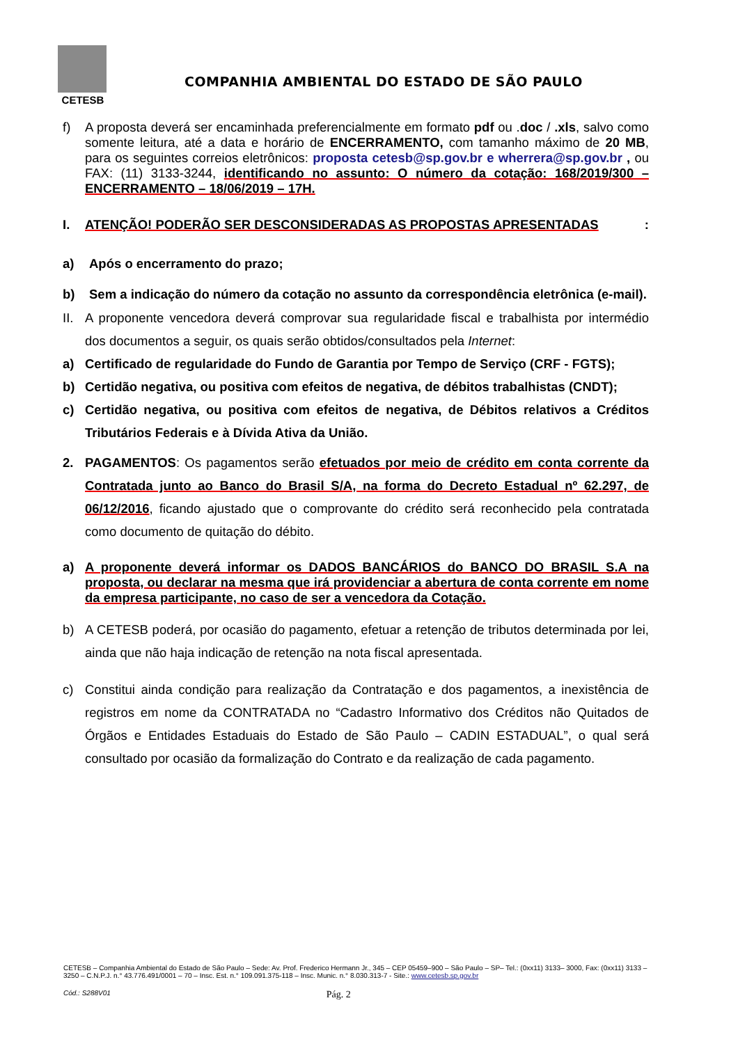CETESB
COMPANHIA AMBIENTAL DO ESTADO DE SÃO PAULO
f) A proposta deverá ser encaminhada preferencialmente em formato pdf ou .doc / .xls, salvo como somente leitura, até a data e horário de ENCERRAMENTO, com tamanho máximo de 20 MB, para os seguintes correios eletrônicos: proposta cetesb@sp.gov.br e wherrera@sp.gov.br , ou FAX: (11) 3133-3244, identificando no assunto: O número da cotação: 168/2019/300 – ENCERRAMENTO – 18/06/2019 – 17H.
I. ATENÇÃO! PODERÃO SER DESCONSIDERADAS AS PROPOSTAS APRESENTADAS:
a) Após o encerramento do prazo;
b) Sem a indicação do número da cotação no assunto da correspondência eletrônica (e-mail).
II. A proponente vencedora deverá comprovar sua regularidade fiscal e trabalhista por intermédio dos documentos a seguir, os quais serão obtidos/consultados pela Internet:
a) Certificado de regularidade do Fundo de Garantia por Tempo de Serviço (CRF - FGTS);
b) Certidão negativa, ou positiva com efeitos de negativa, de débitos trabalhistas (CNDT);
c) Certidão negativa, ou positiva com efeitos de negativa, de Débitos relativos a Créditos Tributários Federais e à Dívida Ativa da União.
2. PAGAMENTOS: Os pagamentos serão efetuados por meio de crédito em conta corrente da Contratada junto ao Banco do Brasil S/A, na forma do Decreto Estadual nº 62.297, de 06/12/2016, ficando ajustado que o comprovante do crédito será reconhecido pela contratada como documento de quitação do débito.
a) A proponente deverá informar os DADOS BANCÁRIOS do BANCO DO BRASIL S.A na proposta, ou declarar na mesma que irá providenciar a abertura de conta corrente em nome da empresa participante, no caso de ser a vencedora da Cotação.
b) A CETESB poderá, por ocasião do pagamento, efetuar a retenção de tributos determinada por lei, ainda que não haja indicação de retenção na nota fiscal apresentada.
c) Constitui ainda condição para realização da Contratação e dos pagamentos, a inexistência de registros em nome da CONTRATADA no “Cadastro Informativo dos Créditos não Quitados de Órgãos e Entidades Estaduais do Estado de São Paulo – CADIN ESTADUAL”, o qual será consultado por ocasião da formalização do Contrato e da realização de cada pagamento.
CETESB – Companhia Ambiental do Estado de São Paulo – Sede: Av. Prof. Frederico Hermann Jr., 345 – CEP 05459–900 – São Paulo – SP– Tel.: (0xx11) 3133– 3000, Fax: (0xx11) 3133 – 3250 – C.N.P.J. n.° 43.776.491/0001 – 70 – Insc. Est. n.° 109.091.375-118 – Insc. Munic. n.° 8.030.313-7 - Site.: www.cetesb.sp.gov.br
Cód.: S288V01 Pág. 2